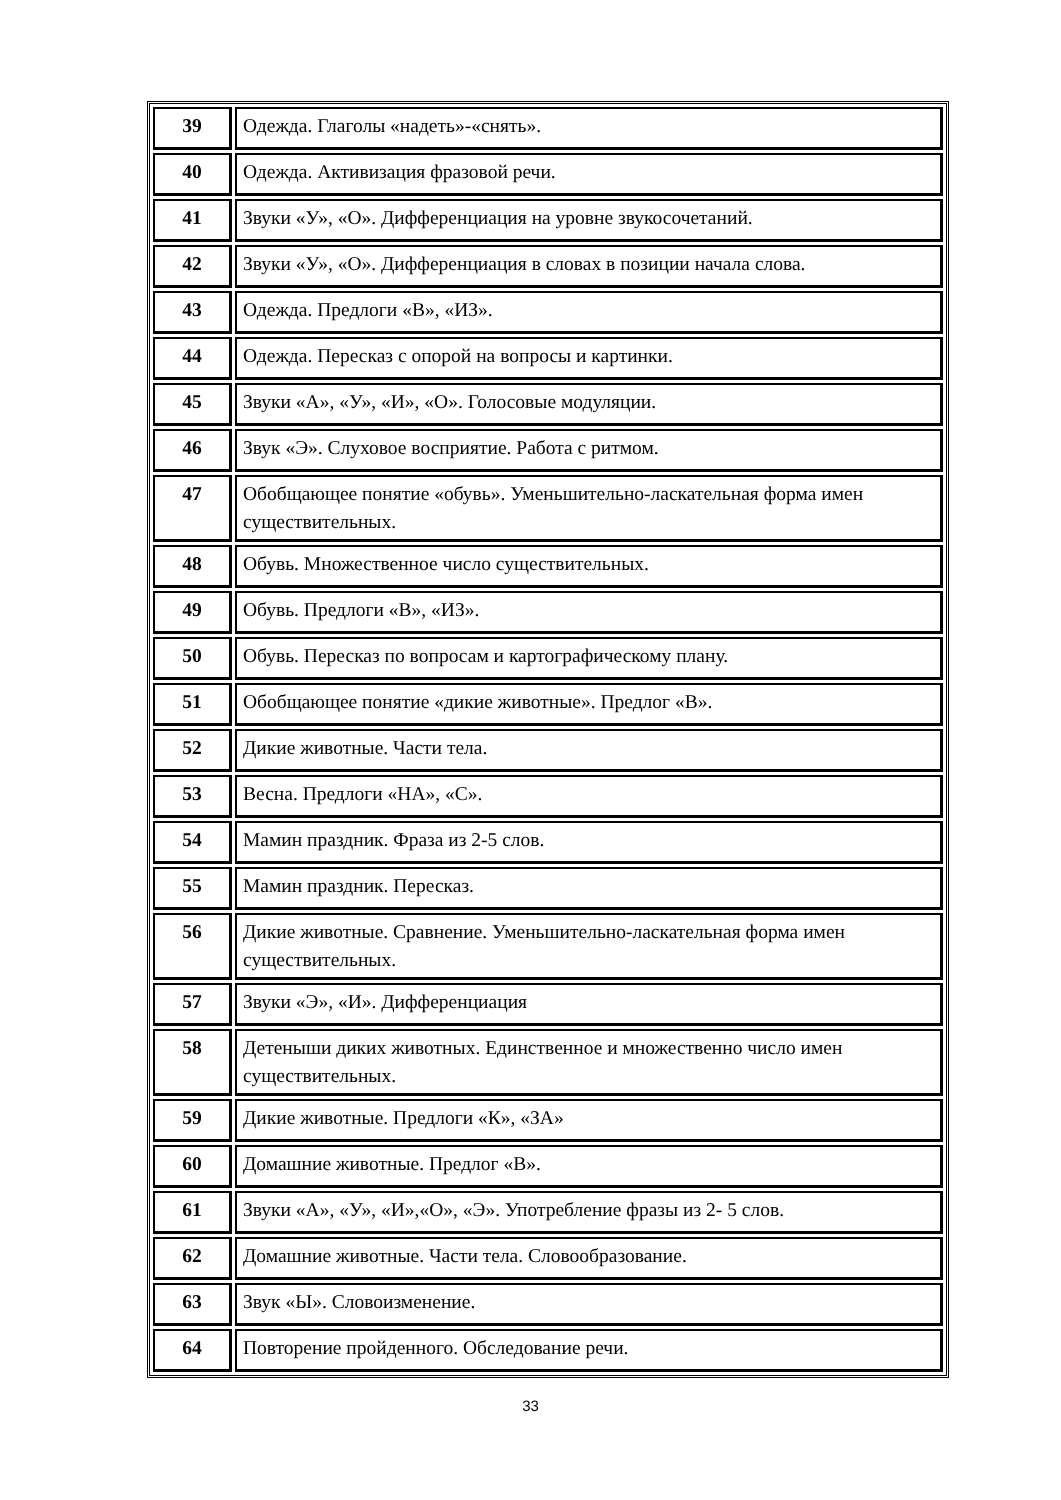| 39 | Одежда. Глаголы «надеть»-«снять». |
| 40 | Одежда. Активизация фразовой речи. |
| 41 | Звуки «У», «О». Дифференциация на уровне звукосочетаний. |
| 42 | Звуки «У», «О». Дифференциация в словах в позиции начала слова. |
| 43 | Одежда. Предлоги «В», «ИЗ». |
| 44 | Одежда. Пересказ с опорой на вопросы и картинки. |
| 45 | Звуки «А», «У», «И», «О». Голосовые модуляции. |
| 46 | Звук «Э». Слуховое восприятие. Работа с ритмом. |
| 47 | Обобщающее понятие «обувь». Уменьшительно-ласкательная форма имен существительных. |
| 48 | Обувь. Множественное число существительных. |
| 49 | Обувь. Предлоги «В», «ИЗ». |
| 50 | Обувь. Пересказ по вопросам и картографическому плану. |
| 51 | Обобщающее понятие «дикие животные». Предлог «В». |
| 52 | Дикие животные. Части тела. |
| 53 | Весна. Предлоги «НА», «С». |
| 54 | Мамин праздник. Фраза из 2-5 слов. |
| 55 | Мамин праздник. Пересказ. |
| 56 | Дикие животные. Сравнение. Уменьшительно-ласкательная форма имен существительных. |
| 57 | Звуки «Э», «И». Дифференциация |
| 58 | Детеныши диких животных. Единственное и множественно число имен существительных. |
| 59 | Дикие животные. Предлоги «К», «ЗА» |
| 60 | Домашние животные. Предлог «В». |
| 61 | Звуки «А», «У», «И»,«О», «Э». Употребление фразы из 2- 5 слов. |
| 62 | Домашние животные. Части тела. Словообразование. |
| 63 | Звук «Ы». Словоизменение. |
| 64 | Повторение пройденного. Обследование речи. |
33